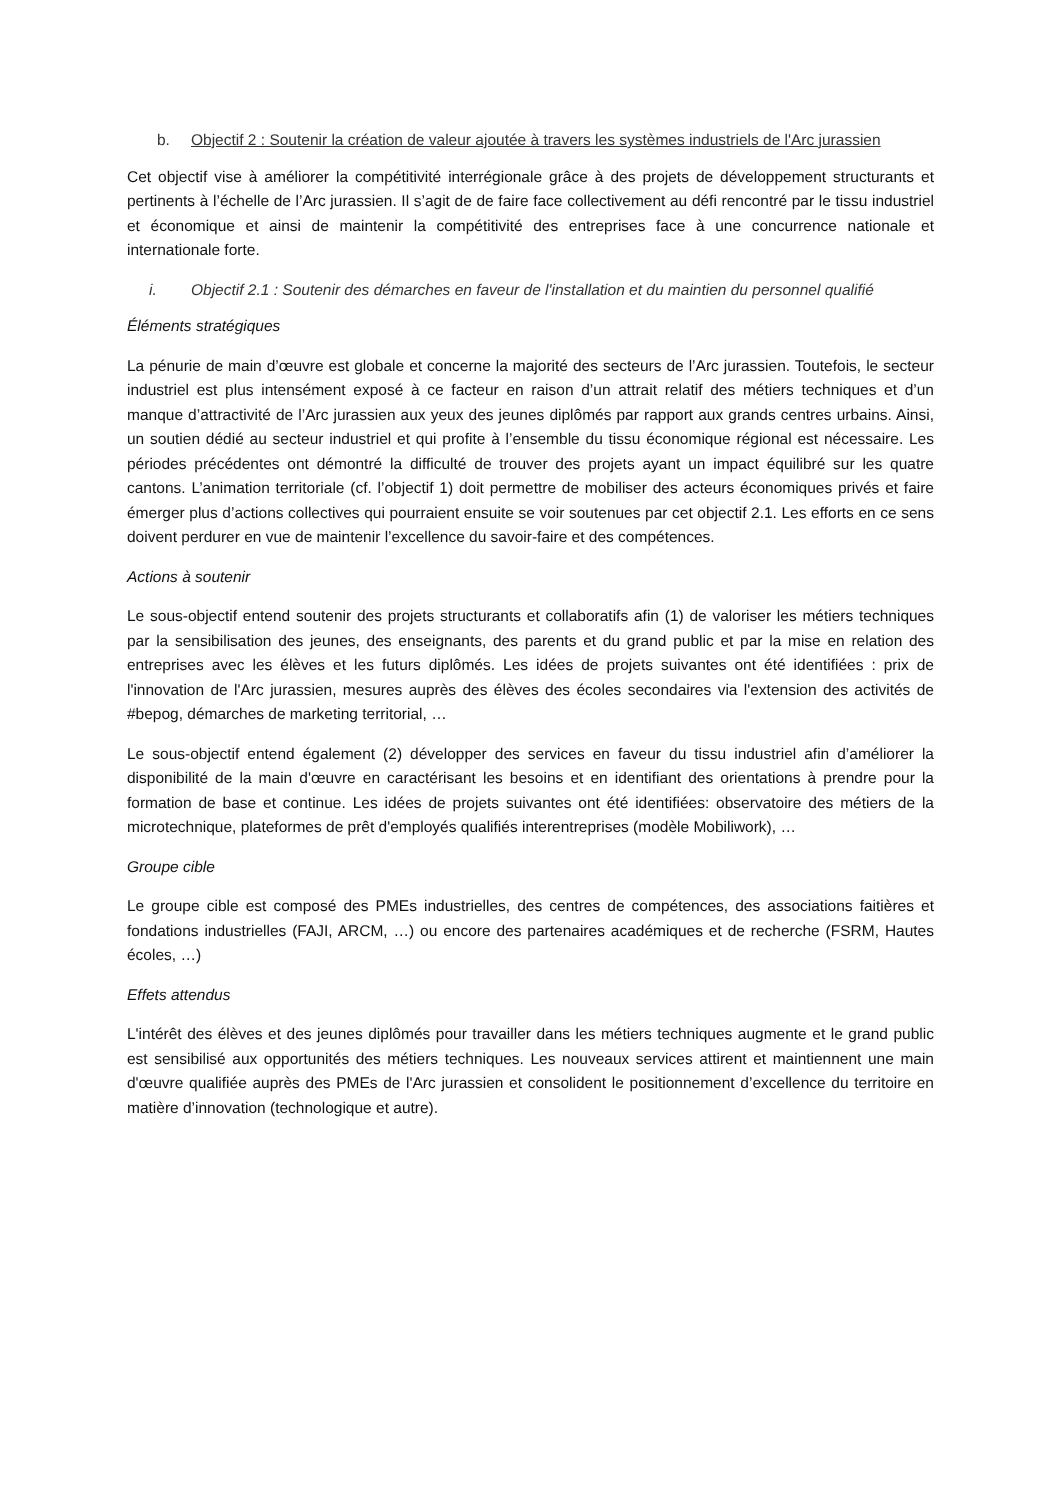b. Objectif 2 : Soutenir la création de valeur ajoutée à travers les systèmes industriels de l'Arc jurassien
Cet objectif vise à améliorer la compétitivité interrégionale grâce à des projets de développement structurants et pertinents à l’échelle de l’Arc jurassien. Il s’agit de de faire face collectivement au défi rencontré par le tissu industriel et économique et ainsi de maintenir la compétitivité des entreprises face à une concurrence nationale et internationale forte.
i. Objectif 2.1 : Soutenir des démarches en faveur de l'installation et du maintien du personnel qualifié
Éléments stratégiques
La pénurie de main d’œuvre est globale et concerne la majorité des secteurs de l’Arc jurassien. Toutefois, le secteur industriel est plus intensément exposé à ce facteur en raison d’un attrait relatif des métiers techniques et d’un manque d’attractivité de l’Arc jurassien aux yeux des jeunes diplômés par rapport aux grands centres urbains. Ainsi, un soutien dédié au secteur industriel et qui profite à l’ensemble du tissu économique régional est nécessaire. Les périodes précédentes ont démontré la difficulté de trouver des projets ayant un impact équilibré sur les quatre cantons. L’animation territoriale (cf. l’objectif 1) doit permettre de mobiliser des acteurs économiques privés et faire émerger plus d’actions collectives qui pourraient ensuite se voir soutenues par cet objectif 2.1. Les efforts en ce sens doivent perdurer en vue de maintenir l’excellence du savoir-faire et des compétences.
Actions à soutenir
Le sous-objectif entend soutenir des projets structurants et collaboratifs afin (1) de valoriser les métiers techniques par la sensibilisation des jeunes, des enseignants, des parents et du grand public et par la mise en relation des entreprises avec les élèves et les futurs diplômés. Les idées de projets suivantes ont été identifiées : prix de l'innovation de l'Arc jurassien, mesures auprès des élèves des écoles secondaires via l'extension des activités de #bepog, démarches de marketing territorial, …
Le sous-objectif entend également (2) développer des services en faveur du tissu industriel afin d’améliorer la disponibilité de la main d'œuvre en caractérisant les besoins et en identifiant des orientations à prendre pour la formation de base et continue. Les idées de projets suivantes ont été identifiées: observatoire des métiers de la microtechnique, plateformes de prêt d'employés qualifiés interentreprises (modèle Mobiliwork), …
Groupe cible
Le groupe cible est composé des PMEs industrielles, des centres de compétences, des associations faitières et fondations industrielles (FAJI, ARCM, …) ou encore des partenaires académiques et de recherche (FSRM, Hautes écoles, …)
Effets attendus
L'intérêt des élèves et des jeunes diplômés pour travailler dans les métiers techniques augmente et le grand public est sensibilisé aux opportunités des métiers techniques. Les nouveaux services attirent et maintiennent une main d'œuvre qualifiée auprès des PMEs de l'Arc jurassien et consolident le positionnement d’excellence du territoire en matière d’innovation (technologique et autre).